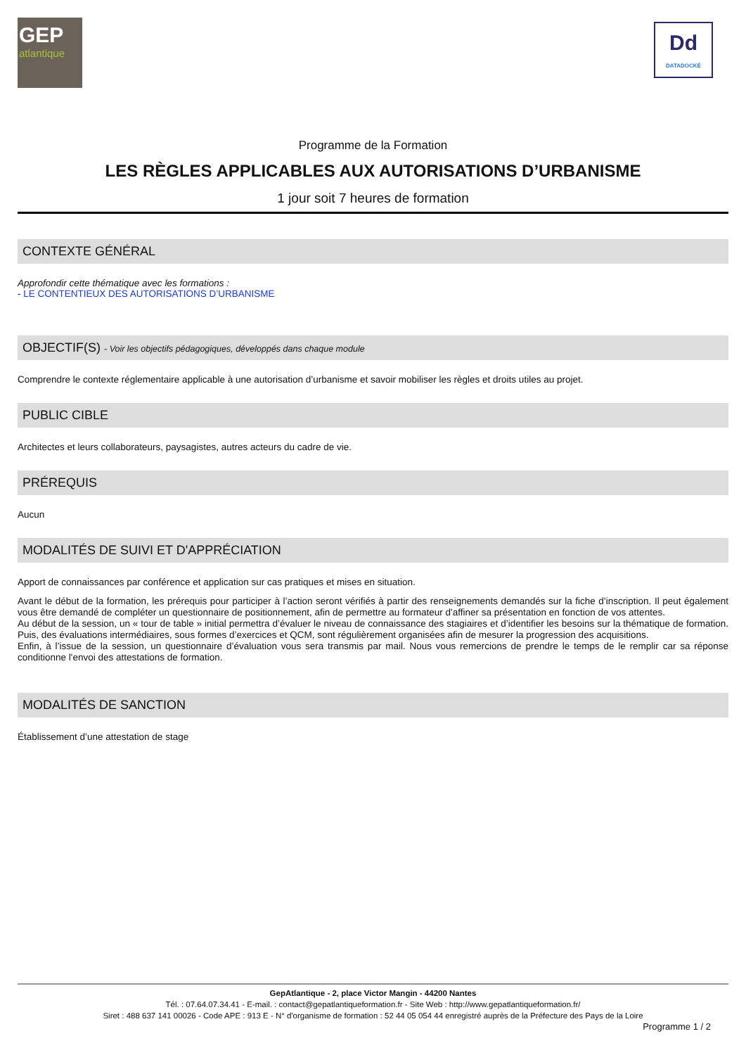GEP
atlantique
Dd
DATADOCKÉ
Programme de la Formation
LES RÈGLES APPLICABLES AUX AUTORISATIONS D’URBANISME
1 jour soit 7 heures de formation
CONTEXTE GÉNÉRAL
Approfondir cette thématique avec les formations :
- LE CONTENTIEUX DES AUTORISATIONS D’URBANISME
OBJECTIF(S) - Voir les objectifs pédagogiques, développés dans chaque module
Comprendre le contexte réglementaire applicable à une autorisation d’urbanisme et savoir mobiliser les règles et droits utiles au projet.
PUBLIC CIBLE
Architectes et leurs collaborateurs, paysagistes, autres acteurs du cadre de vie.
PRÉREQUIS
Aucun
MODALITÉS DE SUIVI ET D'APPRÉCIATION
Apport de connaissances par conférence et application sur cas pratiques et mises en situation.
Avant le début de la formation, les prérequis pour participer à l’action seront vérifiés à partir des renseignements demandés sur la fiche d’inscription. Il peut également vous être demandé de compléter un questionnaire de positionnement, afin de permettre au formateur d'affiner sa présentation en fonction de vos attentes.
Au début de la session, un « tour de table » initial permettra d’évaluer le niveau de connaissance des stagiaires et d’identifier les besoins sur la thématique de formation. Puis, des évaluations intermédiaires, sous formes d’exercices et QCM, sont régulièrement organisées afin de mesurer la progression des acquisitions.
Enfin, à l’issue de la session, un questionnaire d’évaluation vous sera transmis par mail. Nous vous remercions de prendre le temps de le remplir car sa réponse conditionne l'envoi des attestations de formation.
MODALITÉS DE SANCTION
Établissement d’une attestation de stage
GepAtlantique - 2, place Victor Mangin - 44200 Nantes
Tél. : 07.64.07.34.41 - E-mail. : contact@gepatlantiqueformation.fr - Site Web : http://www.gepatlantiqueformation.fr/
Siret : 488 637 141 00026 - Code APE : 913 E - N° d'organisme de formation : 52 44 05 054 44 enregistré auprès de la Préfecture des Pays de la Loire
Programme 1 / 2